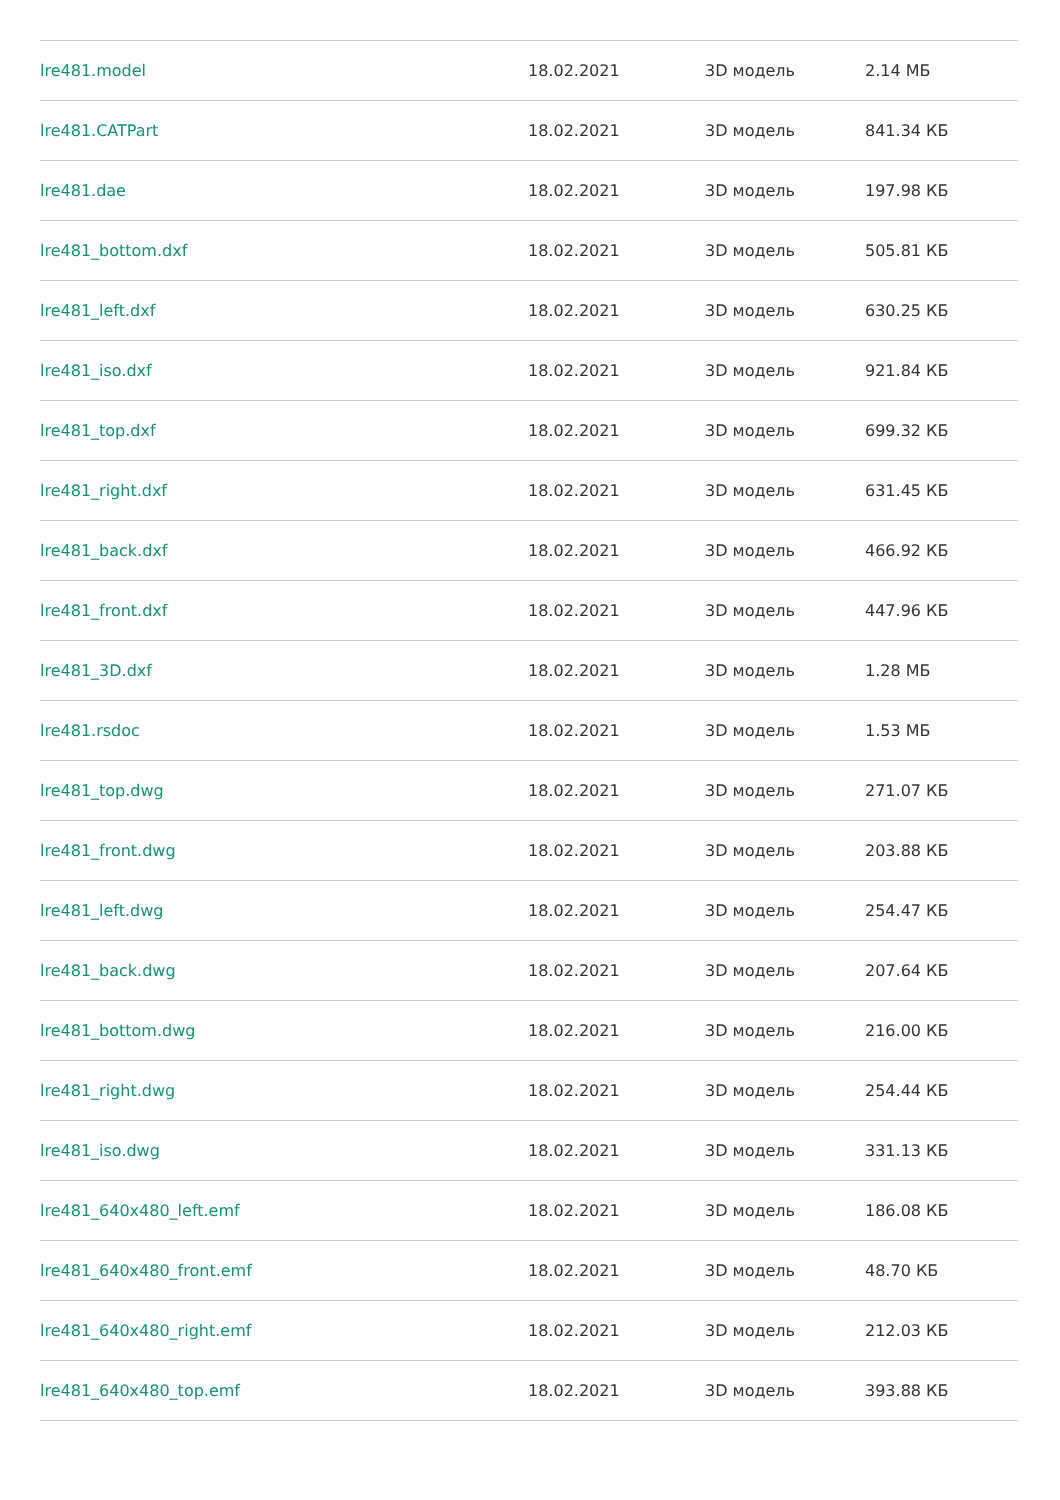| lre481.model | 18.02.2021 | 3D модель | 2.14 МБ |
| lre481.CATPart | 18.02.2021 | 3D модель | 841.34 КБ |
| lre481.dae | 18.02.2021 | 3D модель | 197.98 КБ |
| lre481_bottom.dxf | 18.02.2021 | 3D модель | 505.81 КБ |
| lre481_left.dxf | 18.02.2021 | 3D модель | 630.25 КБ |
| lre481_iso.dxf | 18.02.2021 | 3D модель | 921.84 КБ |
| lre481_top.dxf | 18.02.2021 | 3D модель | 699.32 КБ |
| lre481_right.dxf | 18.02.2021 | 3D модель | 631.45 КБ |
| lre481_back.dxf | 18.02.2021 | 3D модель | 466.92 КБ |
| lre481_front.dxf | 18.02.2021 | 3D модель | 447.96 КБ |
| lre481_3D.dxf | 18.02.2021 | 3D модель | 1.28 МБ |
| lre481.rsdoc | 18.02.2021 | 3D модель | 1.53 МБ |
| lre481_top.dwg | 18.02.2021 | 3D модель | 271.07 КБ |
| lre481_front.dwg | 18.02.2021 | 3D модель | 203.88 КБ |
| lre481_left.dwg | 18.02.2021 | 3D модель | 254.47 КБ |
| lre481_back.dwg | 18.02.2021 | 3D модель | 207.64 КБ |
| lre481_bottom.dwg | 18.02.2021 | 3D модель | 216.00 КБ |
| lre481_right.dwg | 18.02.2021 | 3D модель | 254.44 КБ |
| lre481_iso.dwg | 18.02.2021 | 3D модель | 331.13 КБ |
| lre481_640x480_left.emf | 18.02.2021 | 3D модель | 186.08 КБ |
| lre481_640x480_front.emf | 18.02.2021 | 3D модель | 48.70 КБ |
| lre481_640x480_right.emf | 18.02.2021 | 3D модель | 212.03 КБ |
| lre481_640x480_top.emf | 18.02.2021 | 3D модель | 393.88 КБ |